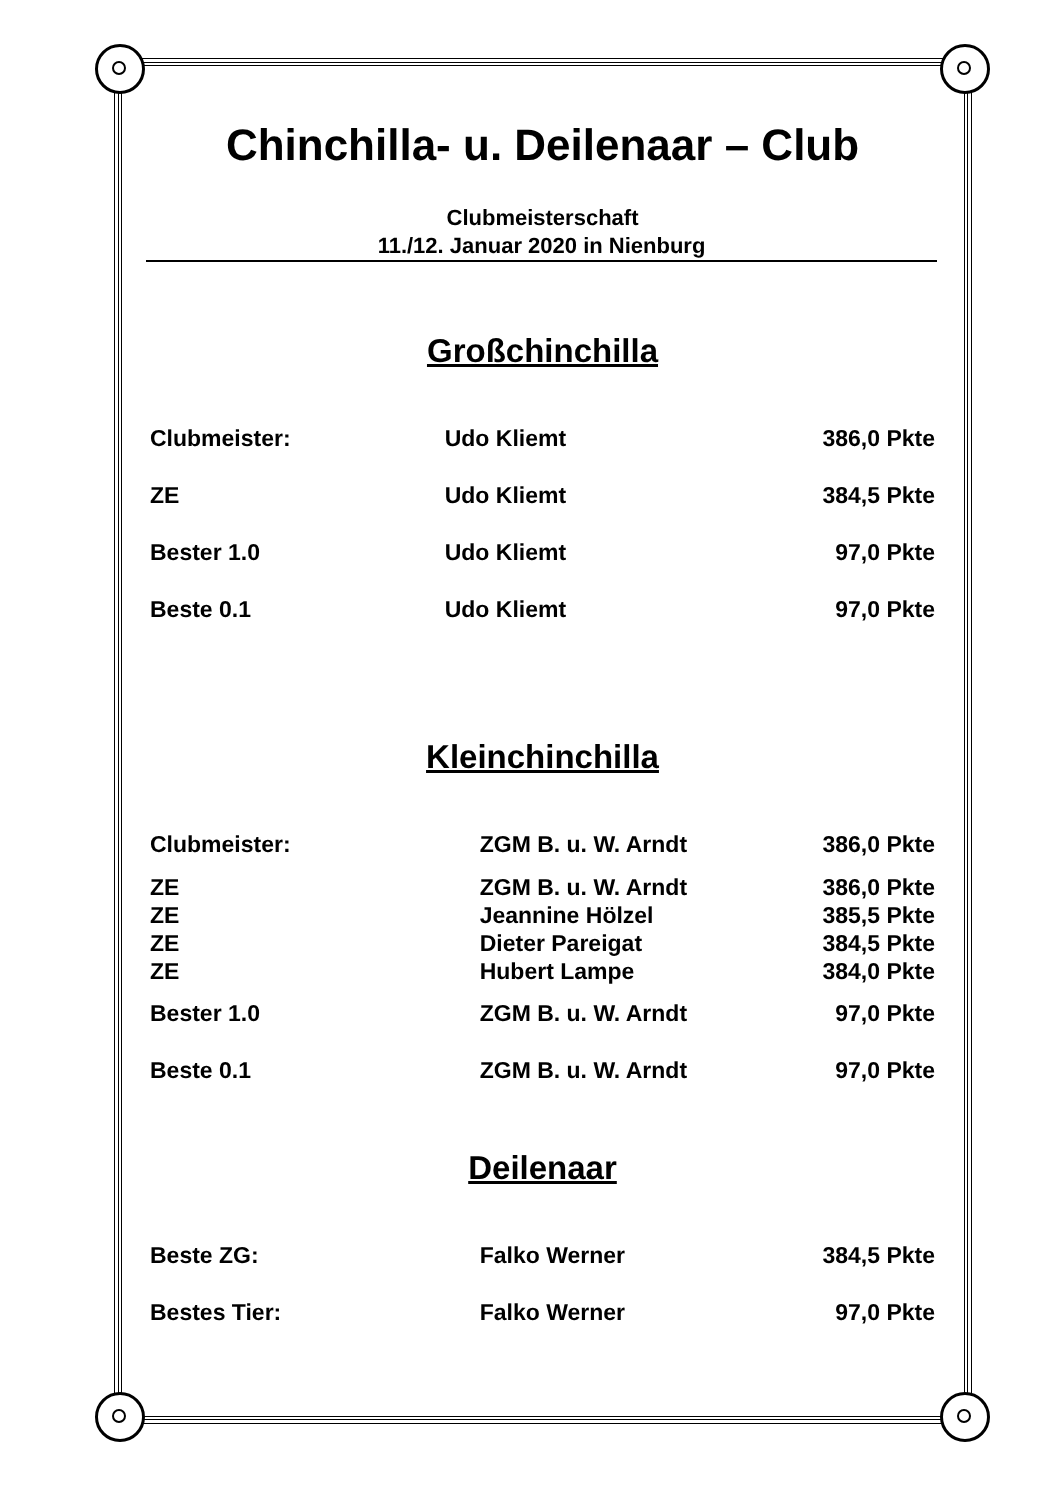Chinchilla- u. Deilenaar – Club
Clubmeisterschaft
11./12. Januar 2020 in Nienburg
Großchinchilla
| Clubmeister: | Udo Kliemt | 386,0 Pkte |
| ZE | Udo Kliemt | 384,5 Pkte |
| Bester 1.0 | Udo Kliemt | 97,0 Pkte |
| Beste 0.1 | Udo Kliemt | 97,0 Pkte |
Kleinchinchilla
| Clubmeister: | ZGM B. u. W. Arndt | 386,0 Pkte |
| ZE | ZGM B. u. W. Arndt | 386,0 Pkte |
| ZE | Jeannine Hölzel | 385,5 Pkte |
| ZE | Dieter Pareigat | 384,5 Pkte |
| ZE | Hubert Lampe | 384,0 Pkte |
| Bester 1.0 | ZGM B. u. W. Arndt | 97,0 Pkte |
| Beste 0.1 | ZGM B. u. W. Arndt | 97,0 Pkte |
Deilenaar
| Beste ZG: | Falko Werner | 384,5 Pkte |
| Bestes Tier: | Falko Werner | 97,0 Pkte |